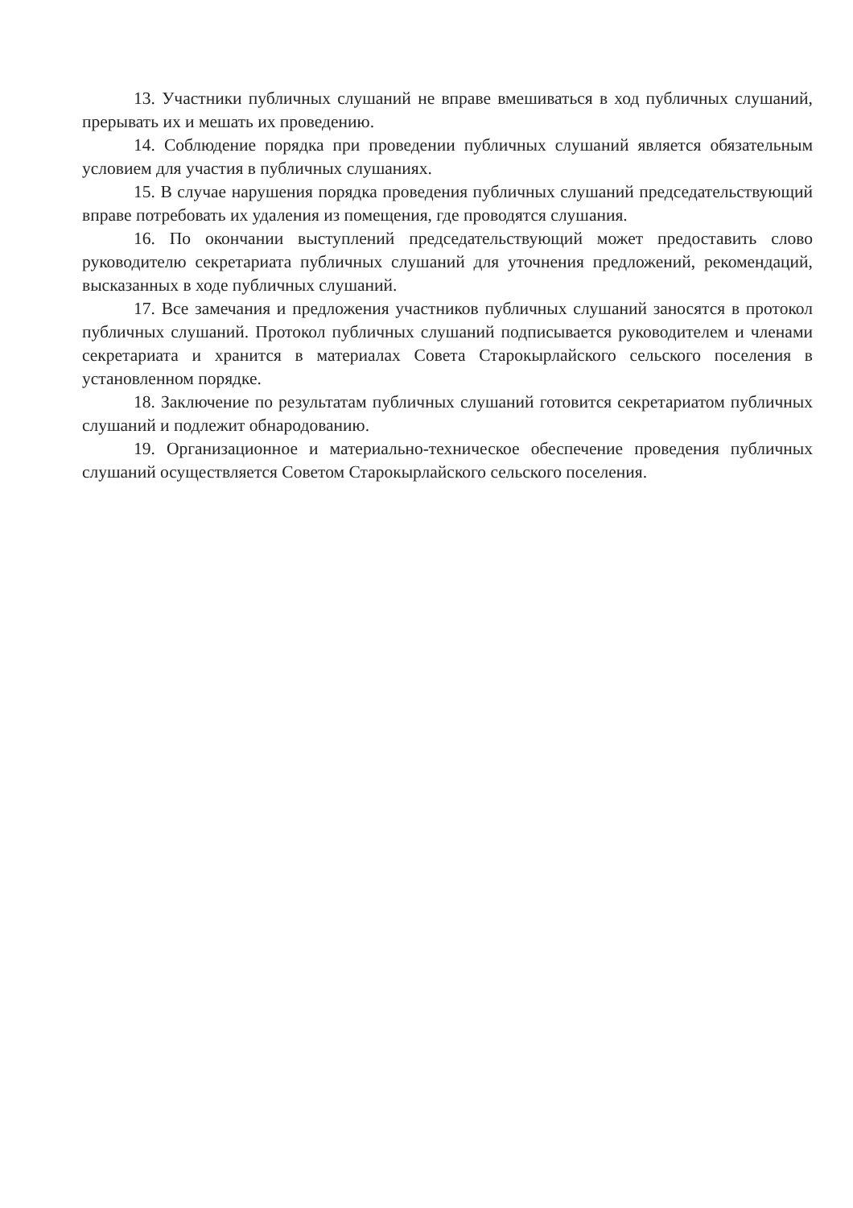13. Участники публичных слушаний не вправе вмешиваться в ход публичных слушаний, прерывать их и мешать их проведению.
14. Соблюдение порядка при проведении публичных слушаний является обязательным условием для участия в публичных слушаниях.
15. В случае нарушения порядка проведения публичных слушаний председательствующий вправе потребовать их удаления из помещения, где проводятся слушания.
16. По окончании выступлений председательствующий может предоставить слово руководителю секретариата публичных слушаний для уточнения предложений, рекомендаций, высказанных в ходе публичных слушаний.
17. Все замечания и предложения участников публичных слушаний заносятся в протокол публичных слушаний. Протокол публичных слушаний подписывается руководителем и членами секретариата и хранится в материалах Совета Старокырлайского сельского поселения в установленном порядке.
18. Заключение по результатам публичных слушаний готовится секретариатом публичных слушаний и подлежит обнародованию.
19. Организационное и материально-техническое обеспечение проведения публичных слушаний осуществляется Советом Старокырлайского сельского поселения.